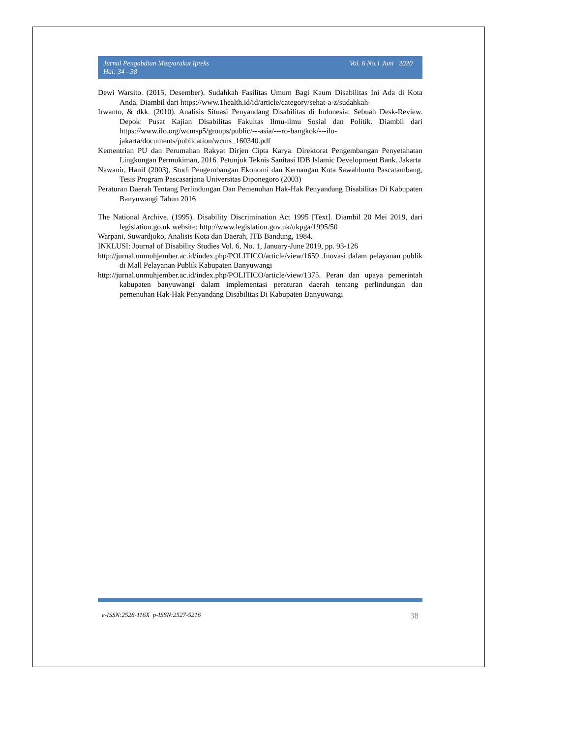Jurnal Pengabdian Masyarakat Ipteks
Hal: 34 - 38 Vol. 6 No.1 Juni 2020
Dewi Warsito. (2015, Desember). Sudahkah Fasilitas Umum Bagi Kaum Disabilitas Ini Ada di Kota Anda. Diambil dari https://www.1health.id/id/article/category/sehat-a-z/sudahkah-
Irwanto, & dkk. (2010). Analisis Situasi Penyandang Disabilitas di Indonesia: Sebuah Desk-Review. Depok: Pusat Kajian Disabilitas Fakultas Ilmu-ilmu Sosial dan Politik. Diambil dari https://www.ilo.org/wcmsp5/groups/public/---asia/---ro-bangkok/---ilo-jakarta/documents/publication/wcms_160340.pdf
Kementrian PU dan Perumahan Rakyat Dirjen Cipta Karya. Direktorat Pengembangan Penyetahatan Lingkungan Permukiman, 2016. Petunjuk Teknis Sanitasi IDB Islamic Development Bank. Jakarta
Nawanir, Hanif (2003), Studi Pengembangan Ekonomi dan Keruangan Kota Sawahlunto Pascatambang, Tesis Program Pascasarjana Universitas Diponegoro (2003)
Peraturan Daerah Tentang Perlindungan Dan Pemenuhan Hak-Hak Penyandang Disabilitas Di Kabupaten Banyuwangi Tahun 2016
The National Archive. (1995). Disability Discrimination Act 1995 [Text]. Diambil 20 Mei 2019, dari legislation.go.uk website: http://www.legislation.gov.uk/ukpga/1995/50
Warpani, Suwardjoko, Analisis Kota dan Daerah, ITB Bandung, 1984.
INKLUSI: Journal of Disability Studies Vol. 6, No. 1, January-June 2019, pp. 93-126
http://jurnal.unmuhjember.ac.id/index.php/POLITICO/article/view/1659 .Inovasi dalam pelayanan publik di Mall Pelayanan Publik Kabupaten Banyuwangi
http://jurnal.unmuhjember.ac.id/index.php/POLITICO/article/view/1375. Peran dan upaya pemerintah kabupaten banyuwangi dalam implementasi peraturan daerah tentang perlindungan dan pemenuhan Hak-Hak Penyandang Disabilitas Di Kabupaten Banyuwangi
e-ISSN:2528-116X p-ISSN:2527-5216 38